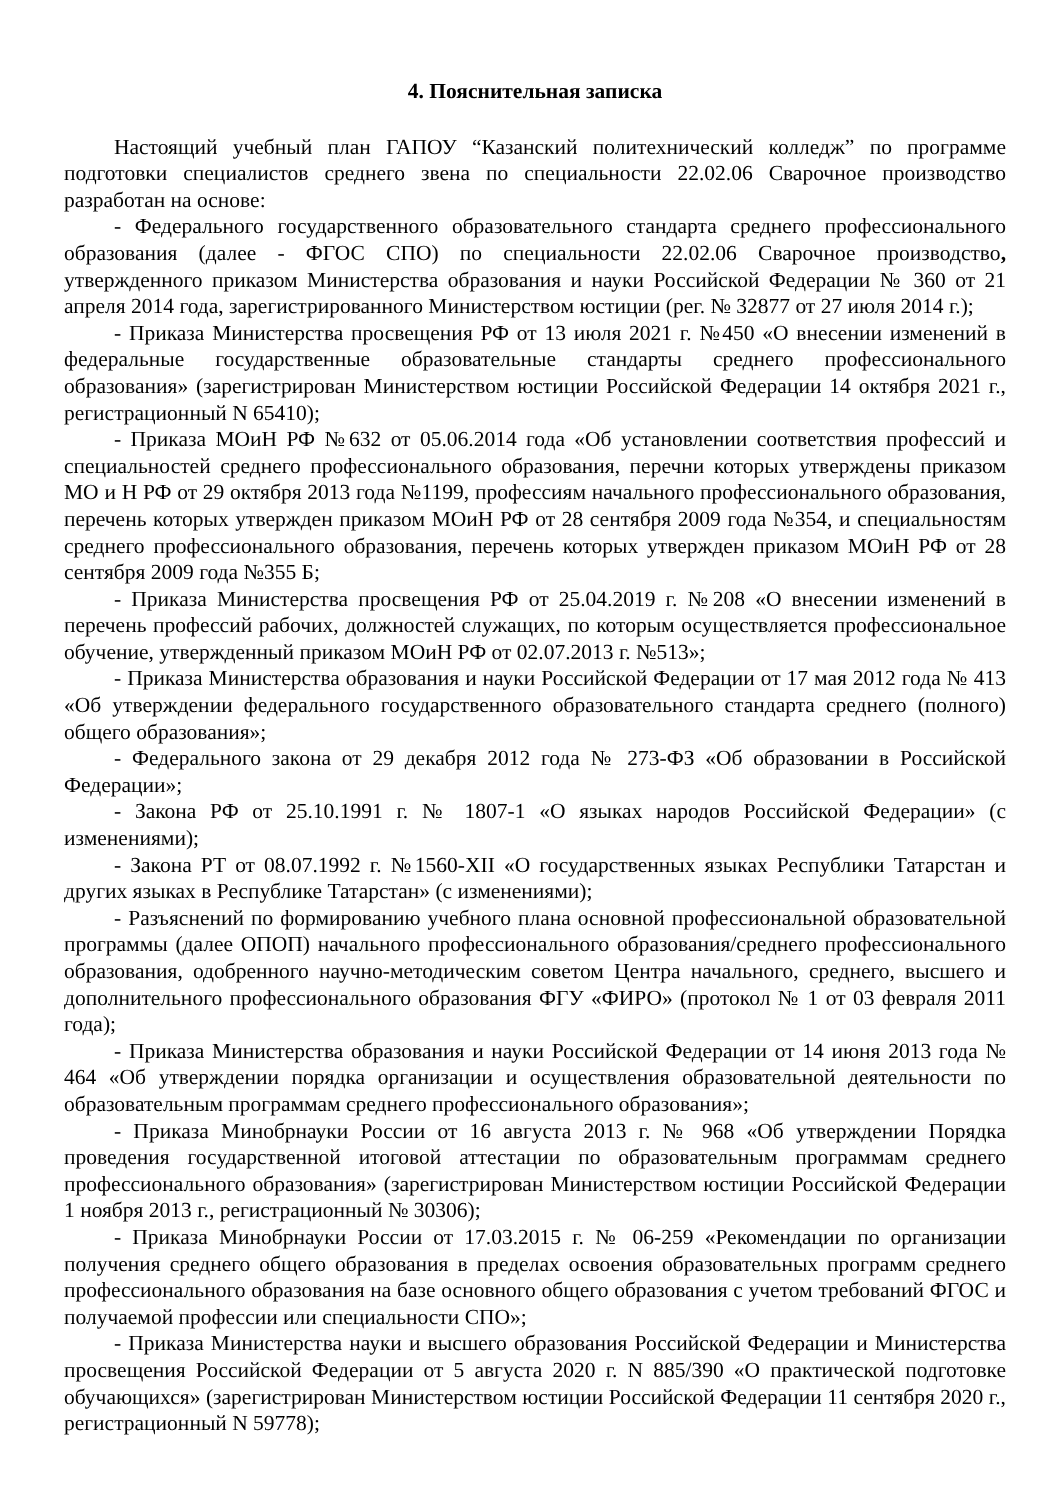4. Пояснительная записка
Настоящий учебный план ГАПОУ “Казанский политехнический колледж” по программе подготовки специалистов среднего звена по специальности 22.02.06 Сварочное производство разработан на основе:
- Федерального государственного образовательного стандарта среднего профессионального образования (далее - ФГОС СПО) по специальности 22.02.06 Сварочное производство, утвержденного приказом Министерства образования и науки Российской Федерации № 360 от 21 апреля 2014 года, зарегистрированного Министерством юстиции (рег. № 32877 от 27 июля 2014 г.);
- Приказа Министерства просвещения РФ от 13 июля 2021 г. №450 «О внесении изменений в федеральные государственные образовательные стандарты среднего профессионального образования» (зарегистрирован Министерством юстиции Российской Федерации 14 октября 2021 г., регистрационный N 65410);
- Приказа МОиН РФ №632 от 05.06.2014 года «Об установлении соответствия профессий и специальностей среднего профессионального образования, перечни которых утверждены приказом МО и Н РФ от 29 октября 2013 года №1199, профессиям начального профессионального образования, перечень которых утвержден приказом МОиН РФ от 28 сентября 2009 года №354, и специальностям среднего профессионального образования, перечень которых утвержден приказом МОиН РФ от 28 сентября 2009 года №355 Б;
- Приказа Министерства просвещения РФ от 25.04.2019 г. №208 «О внесении изменений в перечень профессий рабочих, должностей служащих, по которым осуществляется профессиональное обучение, утвержденный приказом МОиН РФ от 02.07.2013 г. №513»;
- Приказа Министерства образования и науки Российской Федерации от 17 мая 2012 года № 413 «Об утверждении федерального государственного образовательного стандарта среднего (полного) общего образования»;
- Федерального закона от 29 декабря 2012 года № 273-ФЗ «Об образовании в Российской Федерации»;
- Закона РФ от 25.10.1991 г. № 1807-1 «О языках народов Российской Федерации» (с изменениями);
- Закона РТ от 08.07.1992 г. №1560-XII «О государственных языках Республики Татарстан и других языках в Республике Татарстан» (с изменениями);
- Разъяснений по формированию учебного плана основной профессиональной образовательной программы (далее ОПОП) начального профессионального образования/среднего профессионального образования, одобренного научно-методическим советом Центра начального, среднего, высшего и дополнительного профессионального образования ФГУ «ФИРО» (протокол № 1 от 03 февраля 2011 года);
- Приказа Министерства образования и науки Российской Федерации от 14 июня 2013 года № 464 «Об утверждении порядка организации и осуществления образовательной деятельности по образовательным программам среднего профессионального образования»;
- Приказа Минобрнауки России от 16 августа 2013 г. № 968 «Об утверждении Порядка проведения государственной итоговой аттестации по образовательным программам среднего профессионального образования» (зарегистрирован Министерством юстиции Российской Федерации 1 ноября 2013 г., регистрационный № 30306);
- Приказа Минобрнауки России от 17.03.2015 г. № 06-259 «Рекомендации по организации получения среднего общего образования в пределах освоения образовательных программ среднего профессионального образования на базе основного общего образования с учетом требований ФГОС и получаемой профессии или специальности СПО»;
- Приказа Министерства науки и высшего образования Российской Федерации и Министерства просвещения Российской Федерации от 5 августа 2020 г. N 885/390 «О практической подготовке обучающихся» (зарегистрирован Министерством юстиции Российской Федерации 11 сентября 2020 г., регистрационный N 59778);